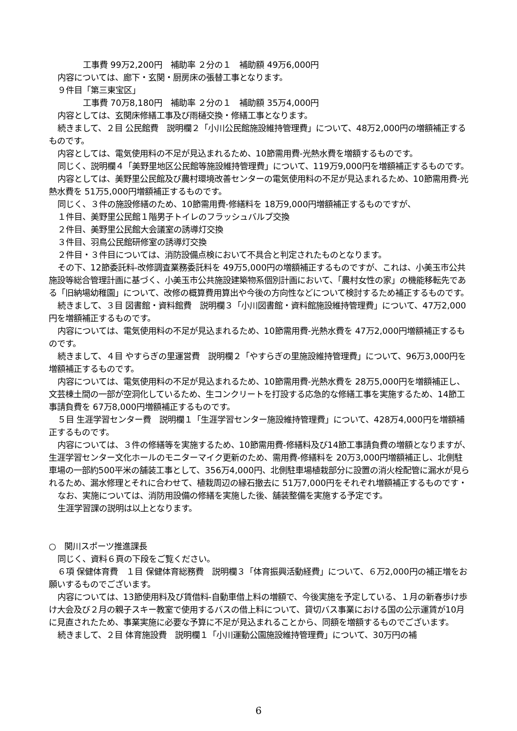工事費 99万2,200円　補助率 ２分の１　補助額 49万6,000円
内容については、廊下・玄関・厨房床の張替工事となります。
９件目「第三東宝区」
工事費 70万8,180円　補助率 ２分の１　補助額 35万4,000円
内容としては、玄関床修繕工事及び雨樋交換・修繕工事となります。
続きまして、２目 公民館費　説明欄２「小川公民館施設維持管理費」について、48万2,000円の増額補正するものです。
内容としては、電気使用料の不足が見込まれるため、10節需用費-光熱水費を増額するものです。
同じく、説明欄４「美野里地区公民館等施設維持管理費」について、119万9,000円を増額補正するものです。
内容としては、美野里公民館及び農村環境改善センターの電気使用料の不足が見込まれるため、10節需用費-光熱水費を 51万5,000円増額補正するものです。
同じく、３件の施設修繕のため、10節需用費-修繕料を 18万9,000円増額補正するものですが、
１件目、美野里公民館１階男子トイレのフラッシュバルブ交換
２件目、美野里公民館大会議室の誘導灯交換
３件目、羽鳥公民館研修室の誘導灯交換
２件目・３件目については、消防設備点検において不具合と判定されたものとなります。
その下、12節委託料-改修調査業務委託料を 49万5,000円の増額補正するものですが、これは、小美玉市公共施設等総合管理計画に基づく、小美玉市公共施設建築物系個別計画において、「農村女性の家」の機能移転先である「旧納場幼稚園」について、改修の概算費用算出や今後の方向性などについて検討するため補正するものです。
続きまして、３目 図書館・資料館費　説明欄３「小川図書館・資料館施設維持管理費」について、47万2,000円を増額補正するものです。
内容については、電気使用料の不足が見込まれるため、10節需用費-光熱水費を 47万2,000円増額補正するものです。
続きまして、４目 やすらぎの里運営費　説明欄２「やすらぎの里施設維持管理費」について、96万3,000円を増額補正するものです。
内容については、電気使用料の不足が見込まれるため、10節需用費-光熱水費を 28万5,000円を増額補正し、文芸棟土間の一部が空洞化しているため、生コンクリートを打設する応急的な修繕工事を実施するため、14節工事請負費を 67万8,000円増額補正するものです。
５目 生涯学習センター費　説明欄１「生涯学習センター施設維持管理費」について、428万4,000円を増額補正するものです。
内容については、３件の修繕等を実施するため、10節需用費-修繕料及び14節工事請負費の増額となりますが、生涯学習センター文化ホールのモニターマイク更新のため、需用費-修繕料を 20万3,000円増額補正し、北側駐車場の一部約500平米の舗装工事として、356万4,000円、北側駐車場植栽部分に設置の消火栓配管に漏水が見られるため、漏水修理とそれに合わせて、植栽周辺の縁石撤去に 51万7,000円をそれぞれ増額補正するものです・
なお、実施については、消防用設備の修繕を実施した後、舗装整備を実施する予定です。
生涯学習課の説明は以上となります。
○　関川スポーツ推進課長
同じく、資料６頁の下段をご覧ください。
６項 保健体育費　１目 保健体育総務費　説明欄３「体育振興活動経費」について、６万2,000円の補正増をお願いするものでございます。
内容については、13節使用料及び賃借料-自動車借上料の増額で、今後実施を予定している、１月の新春歩け歩け大会及び２月の親子スキー教室で使用するバスの借上料について、貸切バス事業における国の公示運賃が10月に見直されたため、事業実施に必要な予算に不足が見込まれることから、同額を増額するものでございます。
続きまして、２目 体育施設費　説明欄１「小川運動公園施設維持管理費」について、30万円の補
6